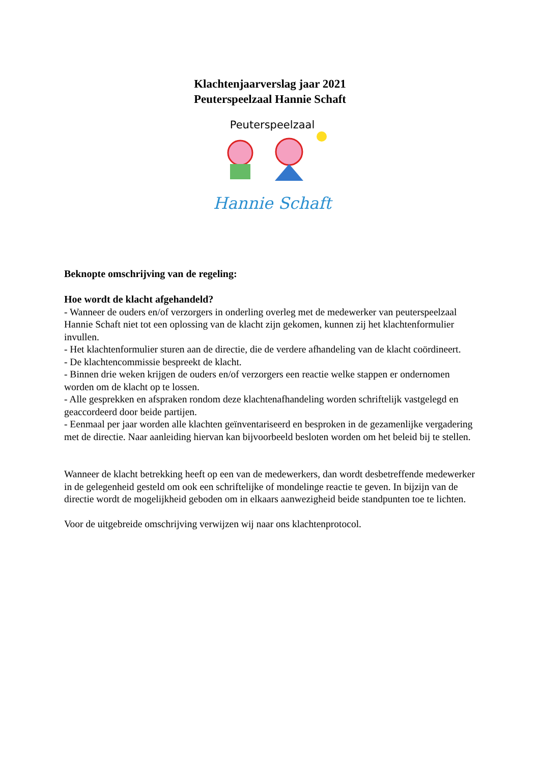Klachtenjaarverslag jaar 2021
Peuterspeelzaal Hannie Schaft
Peuterspeelzaal
Hannie Schaft
Beknopte omschrijving van de regeling:
Hoe wordt de klacht afgehandeld?
- Wanneer de ouders en/of verzorgers in onderling overleg met de medewerker van peuterspeelzaal Hannie Schaft niet tot een oplossing van de klacht zijn gekomen, kunnen zij het klachtenformulier invullen.
- Het klachtenformulier sturen aan de directie, die de verdere afhandeling van de klacht coördineert.
- De klachtencommissie bespreekt de klacht.
- Binnen drie weken krijgen de ouders en/of verzorgers een reactie welke stappen er ondernomen worden om de klacht op te lossen.
- Alle gesprekken en afspraken rondom deze klachtenafhandeling worden schriftelijk vastgelegd en geaccordeerd door beide partijen.
- Eenmaal per jaar worden alle klachten geïnventariseerd en besproken in de gezamenlijke vergadering met de directie. Naar aanleiding hiervan kan bijvoorbeeld besloten worden om het beleid bij te stellen.
Wanneer de klacht betrekking heeft op een van de medewerkers, dan wordt desbetreffende medewerker in de gelegenheid gesteld om ook een schriftelijke of mondelinge reactie te geven. In bijzijn van de directie wordt de mogelijkheid geboden om in elkaars aanwezigheid beide standpunten toe te lichten.
Voor de uitgebreide omschrijving verwijzen wij naar ons klachtenprotocol.